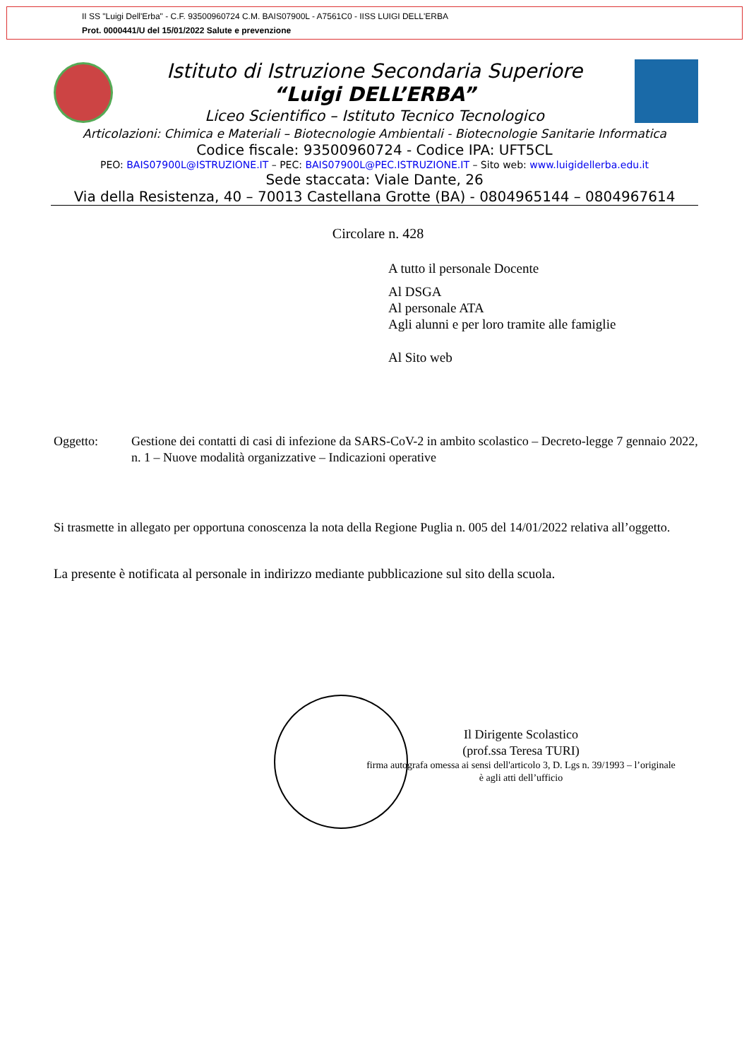II SS "Luigi Dell'Erba" - C.F. 93500960724 C.M. BAIS07900L - A7561C0 - IISS LUIGI DELL'ERBA
Prot. 0000441/U del 15/01/2022 Salute e prevenzione
Istituto di Istruzione Secondaria Superiore
“Luigi DELL’ERBA”
Liceo Scientifico – Istituto Tecnico Tecnologico
Articolazioni: Chimica e Materiali – Biotecnologie Ambientali - Biotecnologie Sanitarie Informatica
Codice fiscale: 93500960724 - Codice IPA: UFT5CL
PEO: BAIS07900L@ISTRUZIONE.IT – PEC: BAIS07900L@PEC.ISTRUZIONE.IT – Sito web: www.luigidellerba.edu.it
Sede staccata: Viale Dante, 26
Via della Resistenza, 40 – 70013 Castellana Grotte (BA) - 0804965144 – 0804967614
Circolare n. 428
A tutto il personale Docente
Al DSGA
Al personale ATA
Agli alunni e per loro tramite alle famiglie
Al Sito web
Oggetto: Gestione dei contatti di casi di infezione da SARS-CoV-2 in ambito scolastico – Decreto-legge 7 gennaio 2022, n. 1 – Nuove modalità organizzative – Indicazioni operative
Si trasmette in allegato per opportuna conoscenza la nota della Regione Puglia n. 005 del 14/01/2022 relativa all’oggetto.
La presente è notificata al personale in indirizzo mediante pubblicazione sul sito della scuola.
Il Dirigente Scolastico
(prof.ssa Teresa TURI)
firma autografa omessa ai sensi dell'articolo 3, D. Lgs n. 39/1993 – l’originale è agli atti dell’ufficio